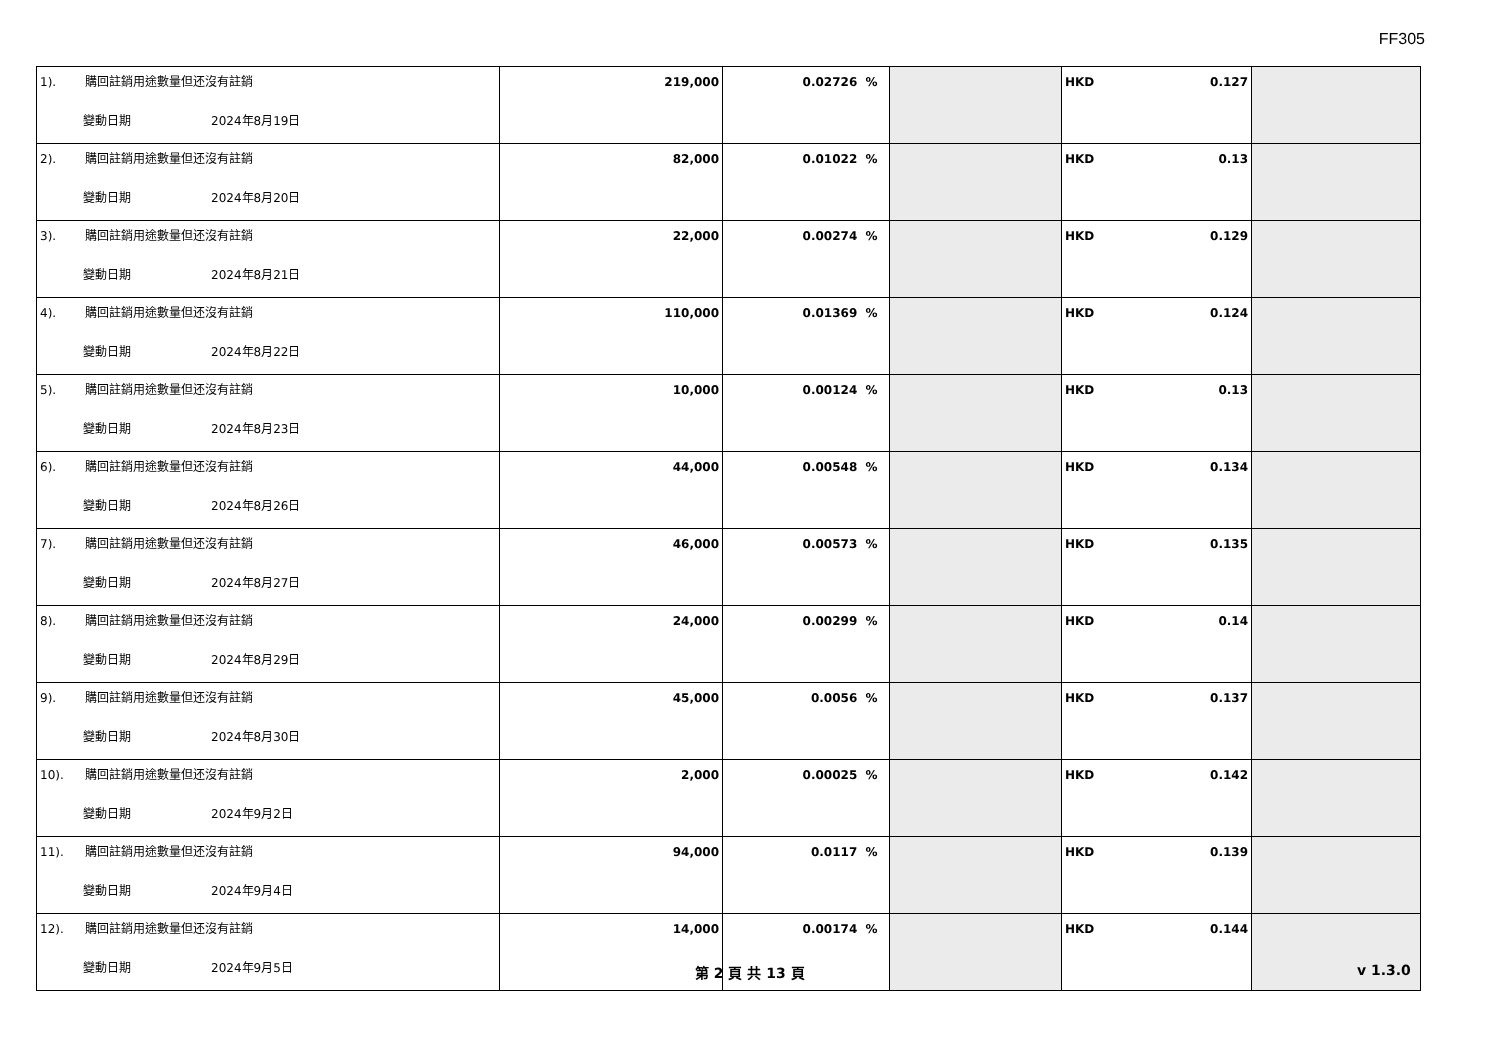FF305
| 1). 購回註銷用途數量但还沒有註銷 變動日期 2024年8月19日 | 219,000 | 0.02726 % | | HKD 0.127 | |
| 2). 購回註銷用途數量但还沒有註銷 變動日期 2024年8月20日 | 82,000 | 0.01022 % | | HKD 0.13 | |
| 3). 購回註銷用途數量但还沒有註銷 變動日期 2024年8月21日 | 22,000 | 0.00274 % | | HKD 0.129 | |
| 4). 購回註銷用途數量但还沒有註銷 變動日期 2024年8月22日 | 110,000 | 0.01369 % | | HKD 0.124 | |
| 5). 購回註銷用途數量但还沒有註銷 變動日期 2024年8月23日 | 10,000 | 0.00124 % | | HKD 0.13 | |
| 6). 購回註銷用途數量但还沒有註銷 變動日期 2024年8月26日 | 44,000 | 0.00548 % | | HKD 0.134 | |
| 7). 購回註銷用途數量但还沒有註銷 變動日期 2024年8月27日 | 46,000 | 0.00573 % | | HKD 0.135 | |
| 8). 購回註銷用途數量但还沒有註銷 變動日期 2024年8月29日 | 24,000 | 0.00299 % | | HKD 0.14 | |
| 9). 購回註銷用途數量但还沒有註銷 變動日期 2024年8月30日 | 45,000 | 0.0056 % | | HKD 0.137 | |
| 10). 購回註銷用途數量但还沒有註銷 變動日期 2024年9月2日 | 2,000 | 0.00025 % | | HKD 0.142 | |
| 11). 購回註銷用途數量但还沒有註銷 變動日期 2024年9月4日 | 94,000 | 0.0117 % | | HKD 0.139 | |
| 12). 購回註銷用途數量但还沒有註銷 變動日期 2024年9月5日 | 14,000 | 0.00174 % | | HKD 0.144 | |
第 2 頁 共 13 頁 v 1.3.0